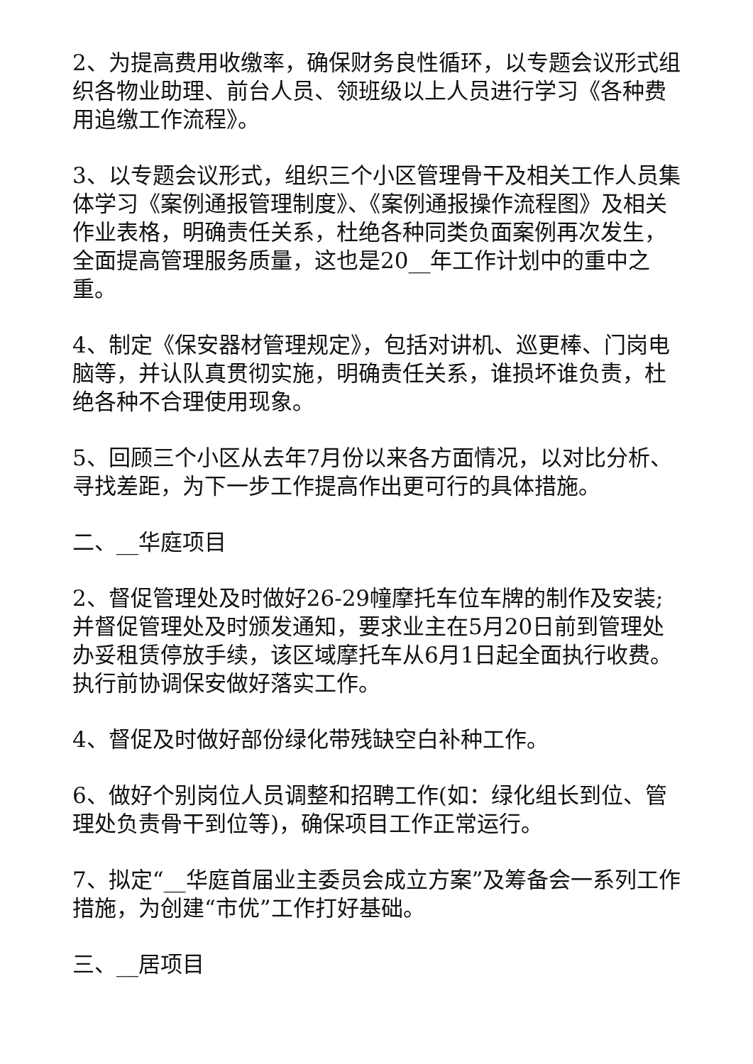2、为提高费用收缴率，确保财务良性循环，以专题会议形式组织各物业助理、前台人员、领班级以上人员进行学习《各种费用追缴工作流程》。
3、以专题会议形式，组织三个小区管理骨干及相关工作人员集体学习《案例通报管理制度》、《案例通报操作流程图》及相关作业表格，明确责任关系，杜绝各种同类负面案例再次发生，全面提高管理服务质量，这也是20__年工作计划中的重中之重。
4、制定《保安器材管理规定》，包括对讲机、巡更棒、门岗电脑等，并认队真贯彻实施，明确责任关系，谁损坏谁负责，杜绝各种不合理使用现象。
5、回顾三个小区从去年7月份以来各方面情况，以对比分析、寻找差距，为下一步工作提高作出更可行的具体措施。
二、__华庭项目
2、督促管理处及时做好26-29幢摩托车位车牌的制作及安装;并督促管理处及时颁发通知，要求业主在5月20日前到管理处办妥租赁停放手续，该区域摩托车从6月1日起全面执行收费。执行前协调保安做好落实工作。
4、督促及时做好部份绿化带残缺空白补种工作。
6、做好个别岗位人员调整和招聘工作(如：绿化组长到位、管理处负责骨干到位等)，确保项目工作正常运行。
7、拟定“__华庭首届业主委员会成立方案”及筹备会一系列工作措施，为创建“市优”工作打好基础。
三、__居项目